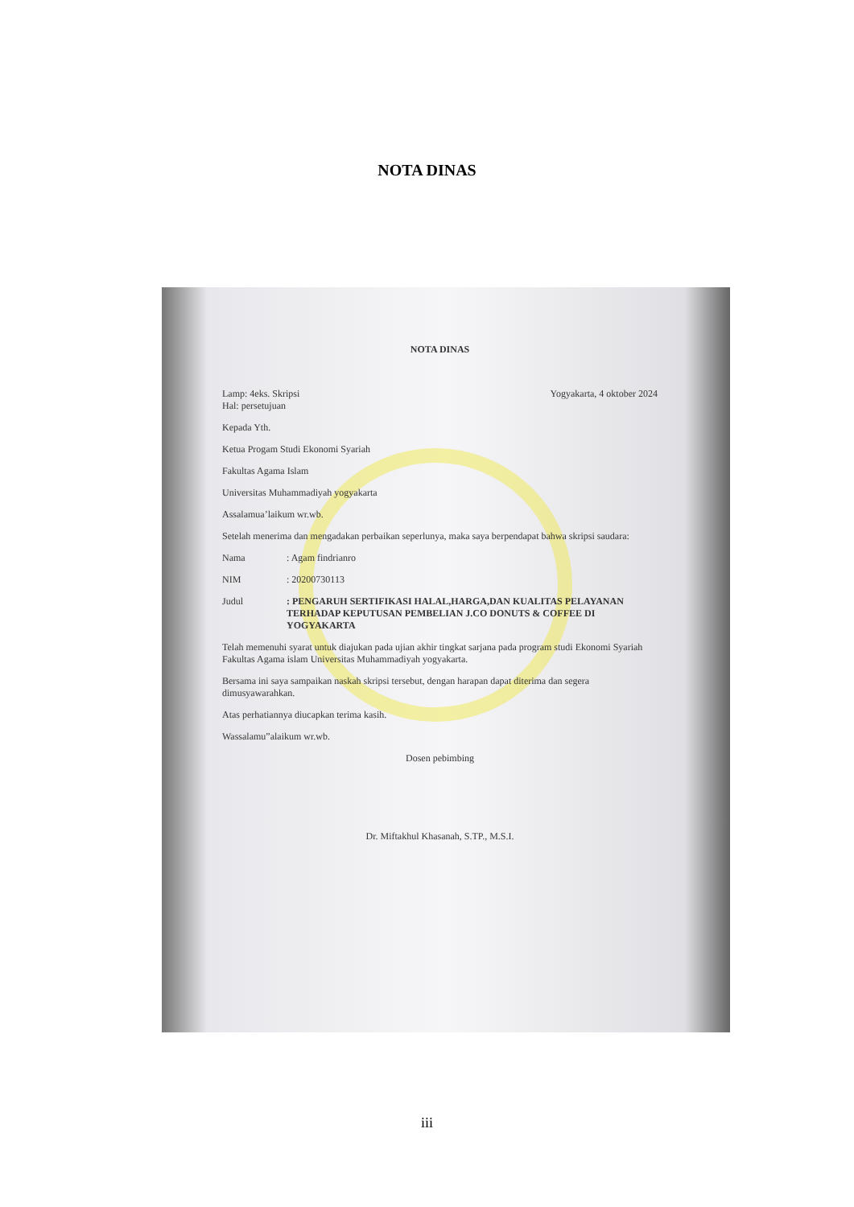NOTA DINAS
NOTA DINAS
Lamp: 4eks. Skripsi
Hal: persetujuan
Yogyakarta, 4 oktober 2024
Kepada Yth.
Ketua Progam Studi Ekonomi Syariah
Fakultas Agama Islam
Universitas Muhammadiyah yogyakarta
Assalamua’laikum wr.wb.
Setelah menerima dan mengadakan perbaikan seperlunya, maka saya berpendapat bahwa skripsi saudara:
Nama: Agam findrianro
NIM: 20200730113
Judul: PENGARUH SERTIFIKASI HALAL,HARGA,DAN KUALITAS PELAYANAN TERHADAP KEPUTUSAN PEMBELIAN J.CO DONUTS & COFFEE DI YOGYAKARTA
Telah memenuhi syarat untuk diajukan pada ujian akhir tingkat sarjana pada program studi Ekonomi Syariah Fakultas Agama islam Universitas Muhammadiyah yogyakarta.
Bersama ini saya sampaikan naskah skripsi tersebut, dengan harapan dapat diterima dan segera dimusyawarahkan.
Atas perhatiannya diucapkan terima kasih.
Wassalamu”alaikum wr.wb.
Dosen pebimbing
Dr. Miftakhul Khasanah, S.TP., M.S.I.
iii